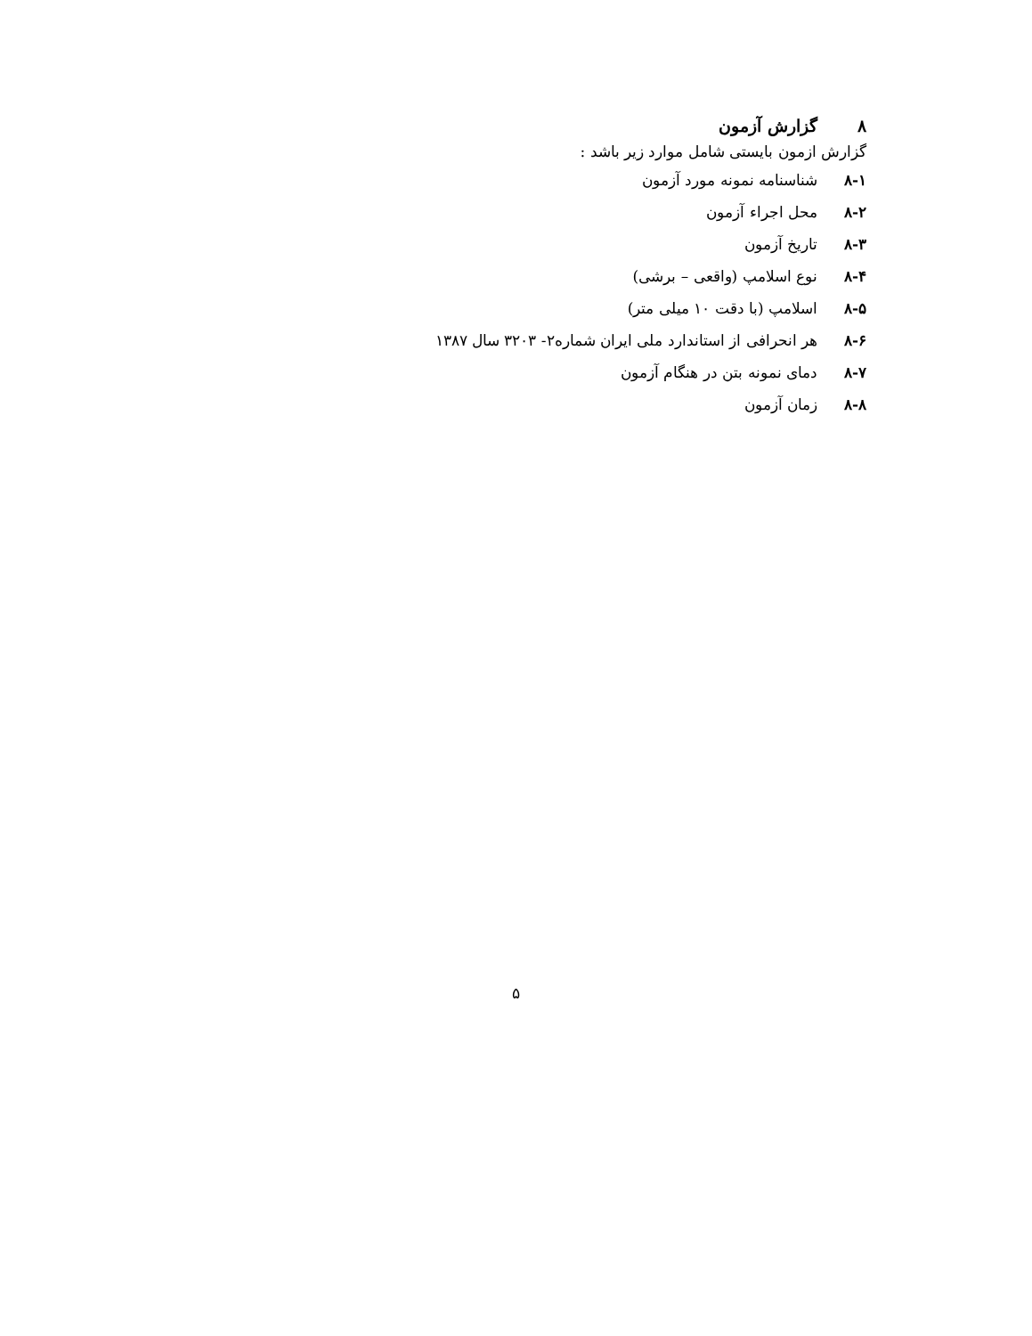۸ گزارش آزمون
گزارش ازمون بایستی شامل موارد زیر باشد :
۸-۱ شناسنامه نمونه مورد آزمون
۸-۲ محل اجراء آزمون
۸-۳ تاریخ آزمون
۸-۴ نوع اسلامپ (واقعی – برشی)
۸-۵ اسلامپ (با دقت ۱۰ میلی متر)
۸-۶ هر انحرافی از استاندارد ملی ایران شماره۲- ۳۲۰۳ سال ۱۳۸۷
۸-۷ دمای نمونه بتن در هنگام آزمون
۸-۸ زمان آزمون
۵